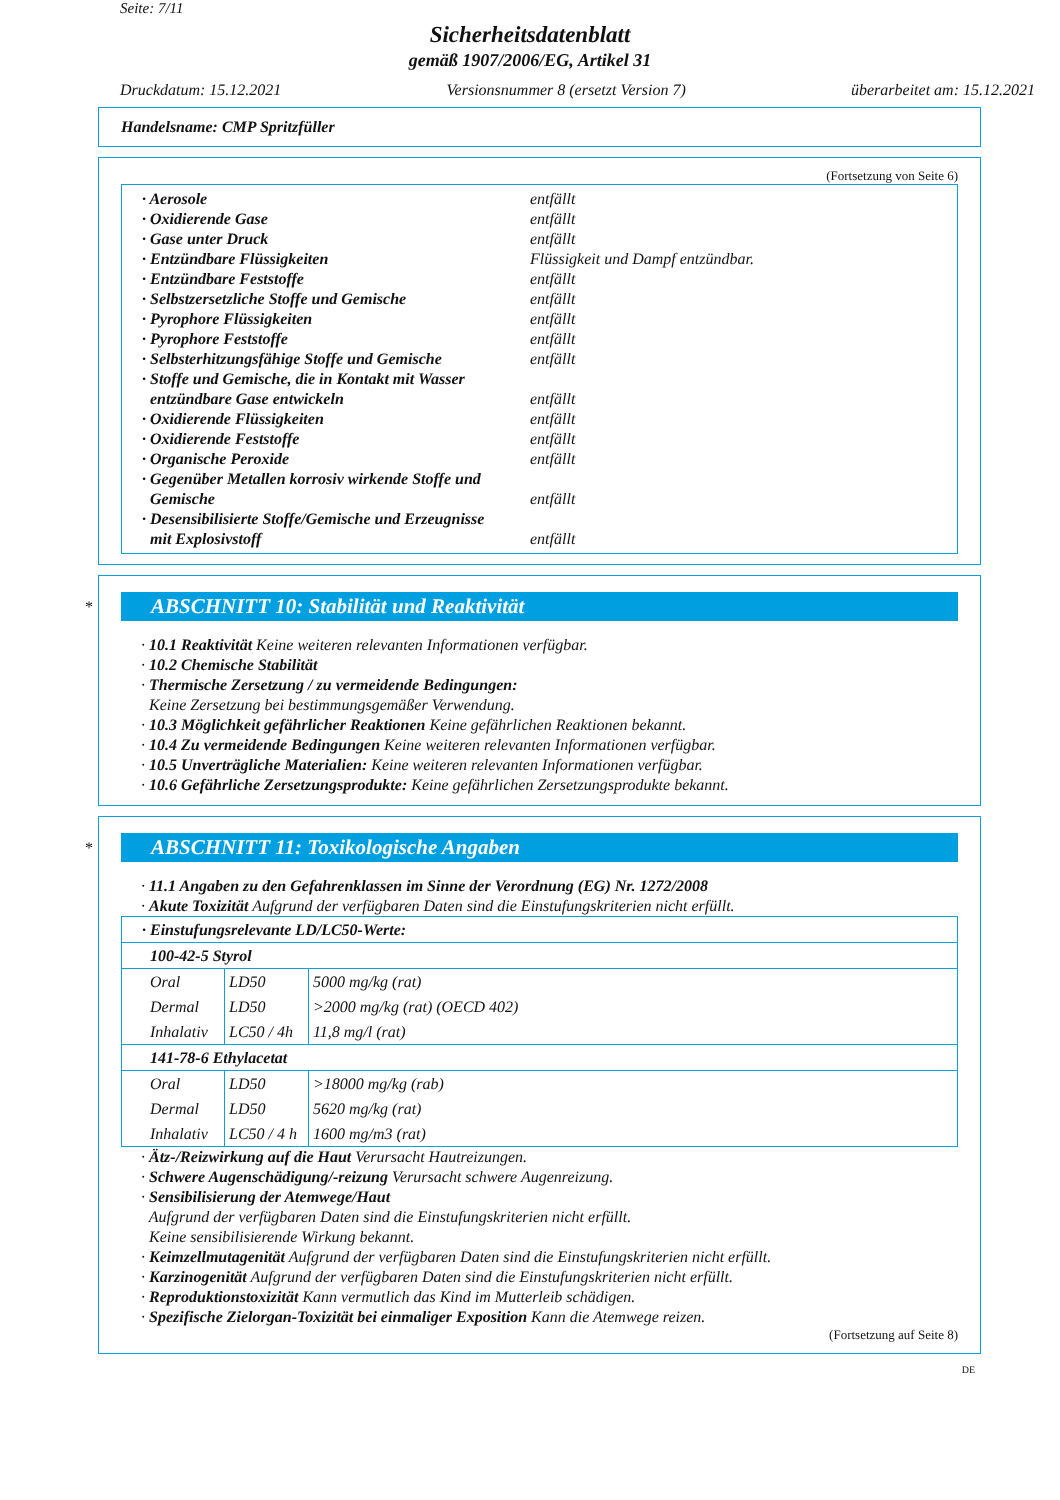Seite: 7/11
Sicherheitsdatenblatt
gemäß 1907/2006/EG, Artikel 31
Druckdatum: 15.12.2021 Versionsnummer 8 (ersetzt Version 7) überarbeitet am: 15.12.2021
Handelsname: CMP Spritzfüller
(Fortsetzung von Seite 6)
· Aerosole entfällt
· Oxidierende Gase entfällt
· Gase unter Druck entfällt
· Entzündbare Flüssigkeiten Flüssigkeit und Dampf entzündbar.
· Entzündbare Feststoffe entfällt
· Selbstzersetzliche Stoffe und Gemische entfällt
· Pyrophore Flüssigkeiten entfällt
· Pyrophore Feststoffe entfällt
· Selbsterhitzungsfähige Stoffe und Gemische entfällt
· Stoffe und Gemische, die in Kontakt mit Wasser
entzündbare Gase entwickeln
entfällt
· Oxidierende Flüssigkeiten entfällt
· Oxidierende Feststoffe entfällt
· Organische Peroxide entfällt
· Gegenüber Metallen korrosiv wirkende Stoffe und
Gemische
entfällt
· Desensibilisierte Stoffe/Gemische und Erzeugnisse
mit Explosivstoff
entfällt
*
ABSCHNITT 10: Stabilität und Reaktivität
· 10.1 Reaktivität Keine weiteren relevanten Informationen verfügbar.
· 10.2 Chemische Stabilität
· Thermische Zersetzung / zu vermeidende Bedingungen:
Keine Zersetzung bei bestimmungsgemäßer Verwendung.
· 10.3 Möglichkeit gefährlicher Reaktionen Keine gefährlichen Reaktionen bekannt.
· 10.4 Zu vermeidende Bedingungen Keine weiteren relevanten Informationen verfügbar.
· 10.5 Unverträgliche Materialien: Keine weiteren relevanten Informationen verfügbar.
· 10.6 Gefährliche Zersetzungsprodukte: Keine gefährlichen Zersetzungsprodukte bekannt.
*
ABSCHNITT 11: Toxikologische Angaben
· 11.1 Angaben zu den Gefahrenklassen im Sinne der Verordnung (EG) Nr. 1272/2008
· Akute Toxizität Aufgrund der verfügbaren Daten sind die Einstufungskriterien nicht erfüllt.
| · Einstufungsrelevante LD/LC50-Werte: | | |
| 100-42-5 Styrol | | |
| Oral | LD50 | 5000 mg/kg (rat) |
| Dermal | LD50 | >2000 mg/kg (rat) (OECD 402) |
| Inhalativ | LC50 / 4h | 11,8 mg/l (rat) |
| 141-78-6 Ethylacetat | | |
| Oral | LD50 | >18000 mg/kg (rab) |
| Dermal | LD50 | 5620 mg/kg (rat) |
| Inhalativ | LC50 / 4 h | 1600 mg/m3 (rat) |
· Ätz-/Reizwirkung auf die Haut Verursacht Hautreizungen.
· Schwere Augenschädigung/-reizung Verursacht schwere Augenreizung.
· Sensibilisierung der Atemwege/Haut
Aufgrund der verfügbaren Daten sind die Einstufungskriterien nicht erfüllt.
Keine sensibilisierende Wirkung bekannt.
· Keimzellmutagenität Aufgrund der verfügbaren Daten sind die Einstufungskriterien nicht erfüllt.
· Karzinogenität Aufgrund der verfügbaren Daten sind die Einstufungskriterien nicht erfüllt.
· Reproduktionstoxizität Kann vermutlich das Kind im Mutterleib schädigen.
· Spezifische Zielorgan-Toxizität bei einmaliger Exposition Kann die Atemwege reizen.
(Fortsetzung auf Seite 8)
DE